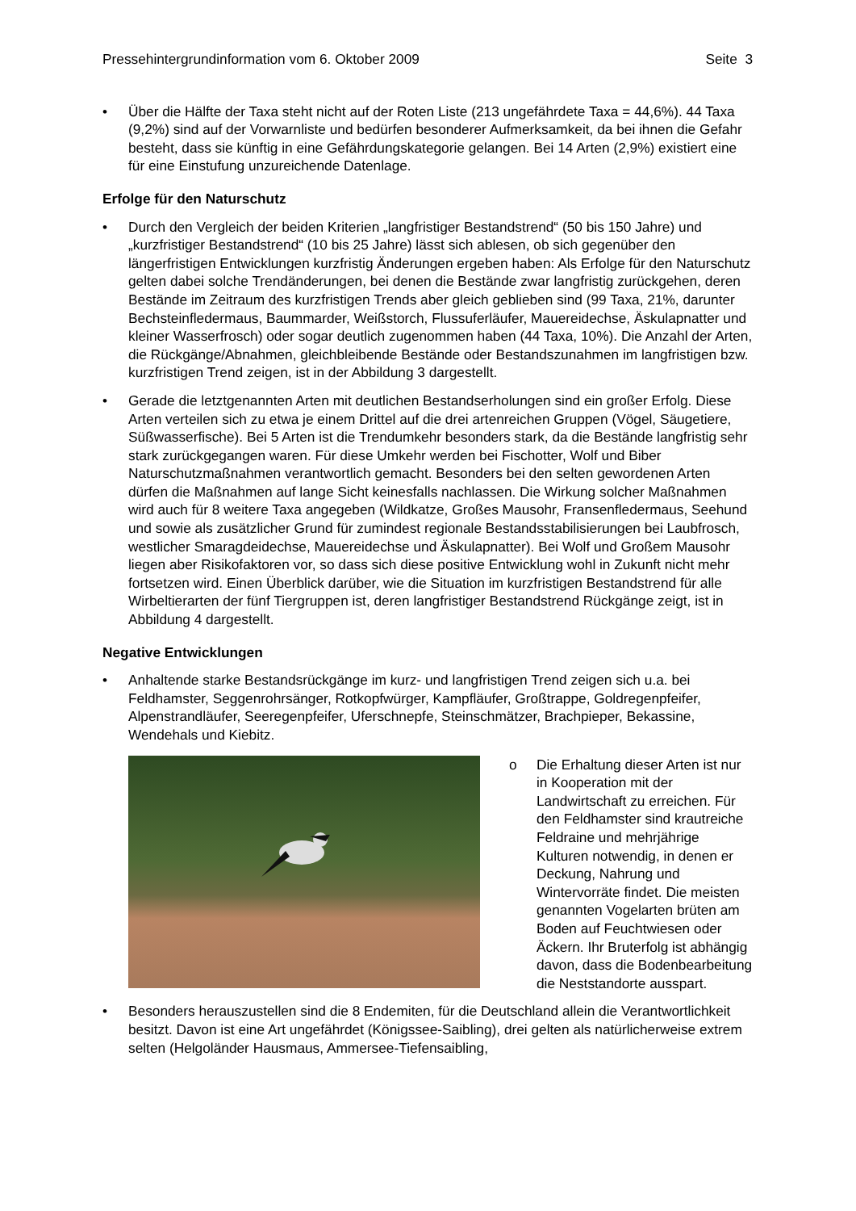Pressehintergrundinformation vom 6. Oktober 2009 Seite 3
• Über die Hälfte der Taxa steht nicht auf der Roten Liste (213 ungefährdete Taxa = 44,6%). 44 Taxa (9,2%) sind auf der Vorwarnliste und bedürfen besonderer Aufmerk­samkeit, da bei ihnen die Gefahr besteht, dass sie künftig in eine Gefährdungskategorie gelangen. Bei 14 Arten (2,9%) existiert eine für eine Einstufung unzureichende Datenlage.
Erfolge für den Naturschutz
• Durch den Vergleich der beiden Kriterien „langfristiger Bestandstrend“ (50 bis 150 Jahre) und „kurzfristiger Bestandstrend“ (10 bis 25 Jahre) lässt sich ablesen, ob sich gegenüber den längerfristigen Entwicklungen kurzfristig Änderungen ergeben haben: Als Erfolge für den Naturschutz gelten dabei solche Trendänderungen, bei denen die Bestände zwar langfristig zurückgehen, deren Bestände im Zeitraum des kurzfristigen Trends aber gleich geblieben sind (99 Taxa, 21%, darunter Bechsteinfledermaus, Baummarder, Weißstorch, Flussuferläufer, Mauereidechse, Äskulapnatter und kleiner Wasserfrosch) oder sogar deutlich zugenommen haben (44 Taxa, 10%). Die Anzahl der Arten, die Rückgän­ge/Abnahmen, gleichbleibende Bestände oder Bestandszunahmen im langfristigen bzw. kurzfristigen Trend zeigen, ist in der Abbildung 3 dargestellt.
• Gerade die letztgenannten Arten mit deutlichen Bestandserholungen sind ein großer Er­folg. Diese Arten verteilen sich zu etwa je einem Drittel auf die drei artenreichen Gruppen (Vögel, Säugetiere, Süßwasserfische). Bei 5 Arten ist die Trendumkehr besonders stark, da die Bestände langfristig sehr stark zurückgegangen waren. Für diese Umkehr werden bei Fischotter, Wolf und Biber Naturschutzmaßnahmen verantwortlich gemacht. Beson­ders bei den selten gewordenen Arten dürfen die Maßnahmen auf lange Sicht keinesfalls nachlassen. Die Wirkung solcher Maßnahmen wird auch für 8 weitere Taxa angegeben (Wildkatze, Großes Mausohr, Fransenfledermaus, Seehund und sowie als zusätzlicher Grund für zumindest regionale Bestandsstabilisierungen bei Laubfrosch, westlicher Sma­ragdeidechse, Mauereidechse und Äskulapnatter). Bei Wolf und Großem Mausohr liegen aber Risikofaktoren vor, so dass sich diese positive Entwicklung wohl in Zukunft nicht mehr fortsetzen wird. Einen Überblick darüber, wie die Situation im kurzfristigen Be­standstrend für alle Wirbeltierarten der fünf Tiergruppen ist, deren langfristiger Bestands­trend Rückgänge zeigt, ist in Abbildung 4 dargestellt.
Negative Entwicklungen
• Anhaltende starke Bestandsrückgänge im kurz- und langfristigen Trend zeigen sich u.a. bei Feldhamster, Seggenrohrsänger, Rotkopfwürger, Kampfläufer, Großtrappe, Goldregen­pfeifer, Alpenstrandläufer, Seeregenpfeifer, Uferschnepfe, Steinschmätzer, Brachpieper, Bekassine, Wendehals und Kiebitz.
o Die Erhaltung dieser Arten ist nur in Kooperation mit der Landwirtschaft zu erreichen. Für den Feldhamster sind krautreiche Feldraine und mehrjährige Kulturen notwen­dig, in denen er Deckung, Nah­rung und Wintervorräte findet. Die meisten genannten Vogel­arten brüten am Boden auf Feuchtwiesen oder Äckern. Ihr Bruterfolg ist abhängig davon, dass die Bodenbearbeitung die Neststandorte ausspart.
• Besonders herauszustellen sind die 8 Endemiten, für die Deutschland allein die Verant­wortlichkeit besitzt. Davon ist eine Art ungefährdet (Königssee-Saibling), drei gelten als natürlicherweise extrem selten (Helgoländer Hausmaus, Ammersee-Tiefensaibling,